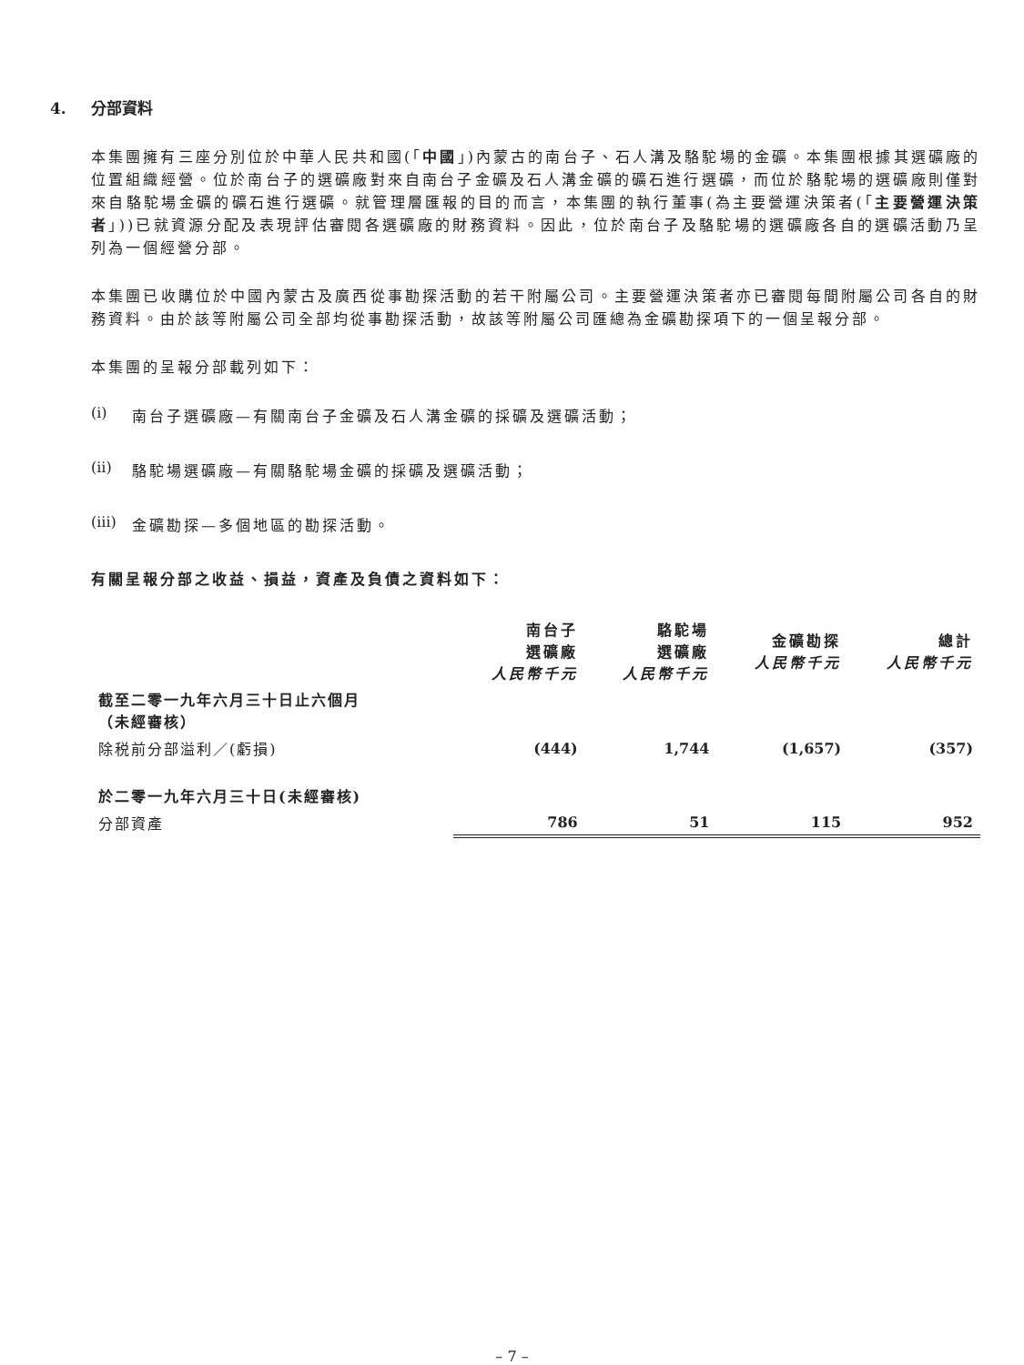4. 分部資料
本集團擁有三座分別位於中華人民共和國(「中國」)內蒙古的南台子、石人溝及駱駝場的金礦。本集團根據其選礦廠的位置組織經營。位於南台子的選礦廠對來自南台子金礦及石人溝金礦的礦石進行選礦，而位於駱駝場的選礦廠則僅對來自駱駝場金礦的礦石進行選礦。就管理層匯報的目的而言，本集團的執行董事(為主要營運決策者(「主要營運決策者」))已就資源分配及表現評估審閱各選礦廠的財務資料。因此，位於南台子及駱駝場的選礦廠各自的選礦活動乃呈列為一個經營分部。
本集團已收購位於中國內蒙古及廣西從事勘探活動的若干附屬公司。主要營運決策者亦已審閱每間附屬公司各自的財務資料。由於該等附屬公司全部均從事勘探活動，故該等附屬公司匯總為金礦勘探項下的一個呈報分部。
本集團的呈報分部載列如下：
(i) 南台子選礦廠—有關南台子金礦及石人溝金礦的採礦及選礦活動；
(ii) 駱駝場選礦廠—有關駱駝場金礦的採礦及選礦活動；
(iii) 金礦勘探—多個地區的勘探活動。
有關呈報分部之收益、損益，資產及負債之資料如下：
| | 南台子 選礦廠 人民幣千元 | 駱駝場 選礦廠 人民幣千元 | 金礦勘探 人民幣千元 | 總計 人民幣千元 |
| --- | --- | --- | --- | --- |
| 截至二零一九年六月三十日止六個月 （未經審核） | | | | |
| 除税前分部溢利／(虧損) | (444) | 1,744 | (1,657) | (357) |
| 於二零一九年六月三十日(未經審核) | | | | |
| 分部資產 | 786 | 51 | 115 | 952 |
– 7 –